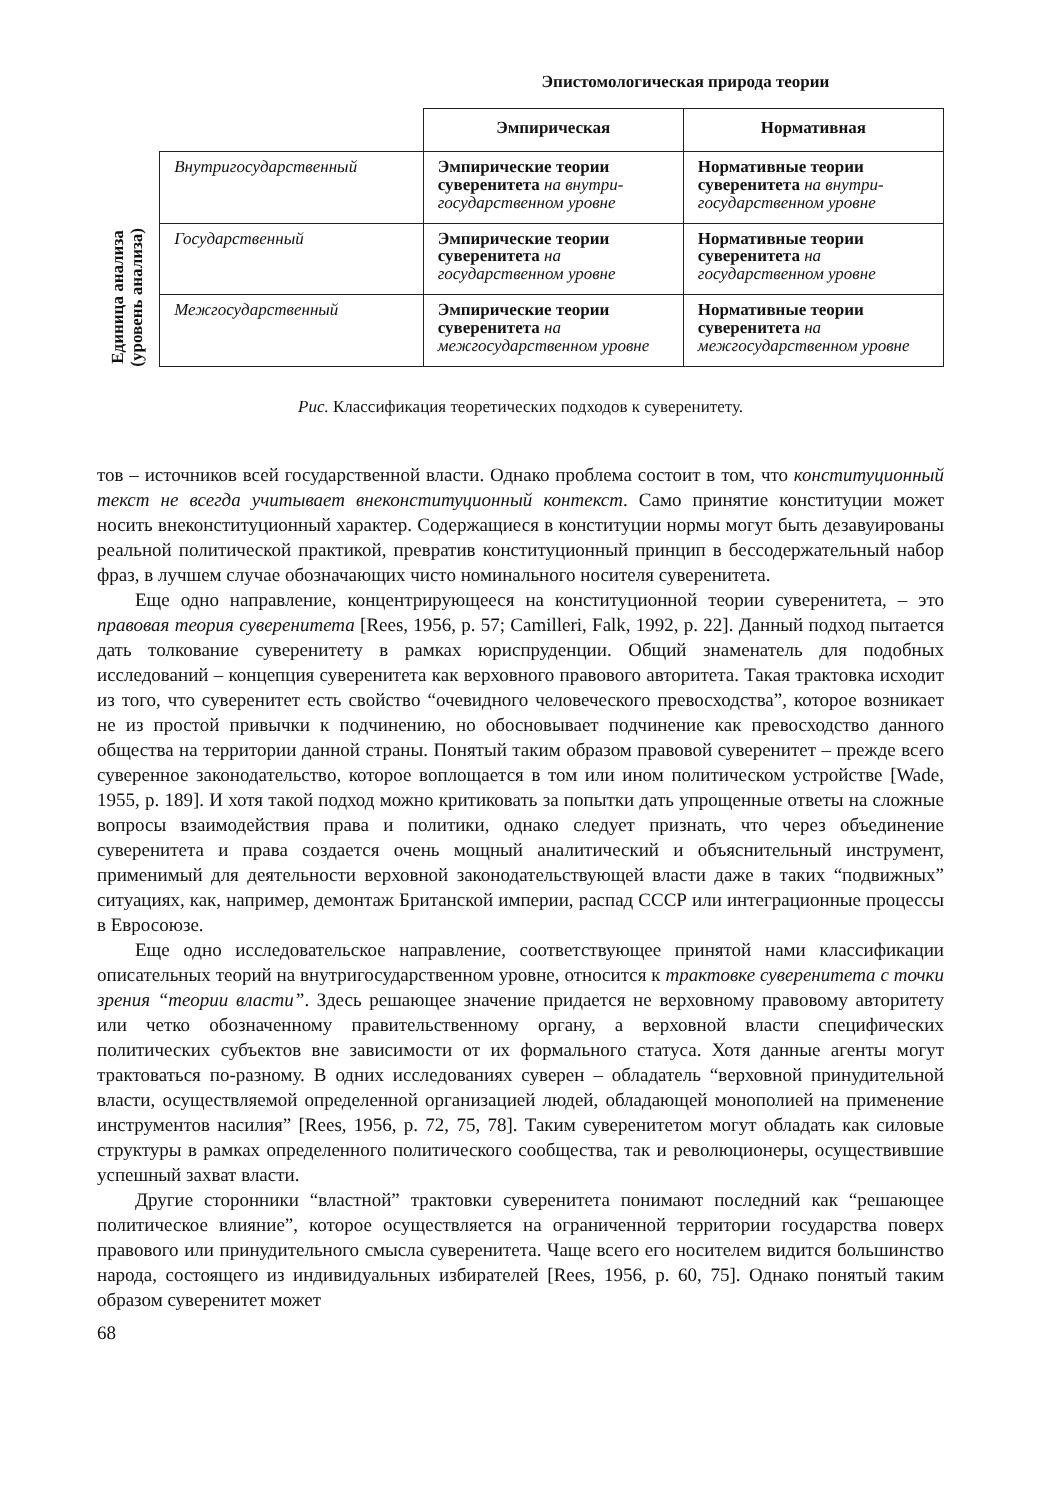Эпистомологическая природа теории
Единица анализа
(уровень анализа)
| | Эмпирическая | Нормативная |
| --- | --- | --- |
| Внутригосударственный | Эмпирические теории суверенитета на внутри­государственном уровне | Нормативные теории суверенитета на внутри­государственном уровне |
| Государственный | Эмпирические теории суверенитета на государственном уровне | Нормативные теории суверенитета на государственном уровне |
| Межгосударственный | Эмпирические теории суверенитета на межгосударственном уровне | Нормативные теории суверенитета на межгосударственном уровне |
Рис. Классификация теоретических подходов к суверенитету.
тов – источников всей государственной власти. Однако проблема состоит в том, что конституционный текст не всегда учитывает внеконституционный контекст. Само принятие конституции может носить внеконституционный характер. Содержащиеся в конституции нормы могут быть дезавуированы реальной политической практикой, превратив конституционный принцип в бессодержательный набор фраз, в лучшем случае обозначающих чисто номинального носителя суверенитета.
Еще одно направление, концентрирующееся на конституционной теории суверенитета, – это правовая теория суверенитета [Rees, 1956, p. 57; Camilleri, Falk, 1992, p. 22]. Данный подход пытается дать толкование суверенитету в рамках юриспруденции. Общий знаменатель для подобных исследований – концепция суверенитета как верховного правового авторитета. Такая трактовка исходит из того, что суверенитет есть свойство “очевидного человеческого превосходства”, которое возникает не из простой привычки к подчинению, но обосновывает подчинение как превосходство данного общества на территории данной страны. Понятый таким образом правовой суверенитет – прежде всего суверенное законодательство, которое воплощается в том или ином политическом устройстве [Wade, 1955, p. 189]. И хотя такой подход можно критиковать за попытки дать упрощенные ответы на сложные вопросы взаимодействия права и политики, однако следует признать, что через объединение суверенитета и права создается очень мощный аналитический и объяснительный инструмент, применимый для деятельности верховной законодательствующей власти даже в таких “подвижных” ситуациях, как, например, демонтаж Британской империи, распад СССР или интеграционные процессы в Евросоюзе.
Еще одно исследовательское направление, соответствующее принятой нами классификации описательных теорий на внутригосударственном уровне, относится к трактовке суверенитета с точки зрения “теории власти”. Здесь решающее значение придается не верховному правовому авторитету или четко обозначенному правительственному органу, а верховной власти специфических политических субъектов вне зависимости от их формального статуса. Хотя данные агенты могут трактоваться по-разному. В одних исследованиях суверен – обладатель “верховной принудительной власти, осуществляемой определенной организацией людей, обладающей монополией на применение инструментов насилия” [Rees, 1956, p. 72, 75, 78]. Таким суверенитетом могут обладать как силовые структуры в рамках определенного политического сообщества, так и революционеры, осуществившие успешный захват власти.
Другие сторонники “властной” трактовки суверенитета понимают последний как “решающее политическое влияние”, которое осуществляется на ограниченной территории государства поверх правового или принудительного смысла суверенитета. Чаще всего его носителем видится большинство народа, состоящего из индивидуальных избирателей [Rees, 1956, p. 60, 75]. Однако понятый таким образом суверенитет может
68